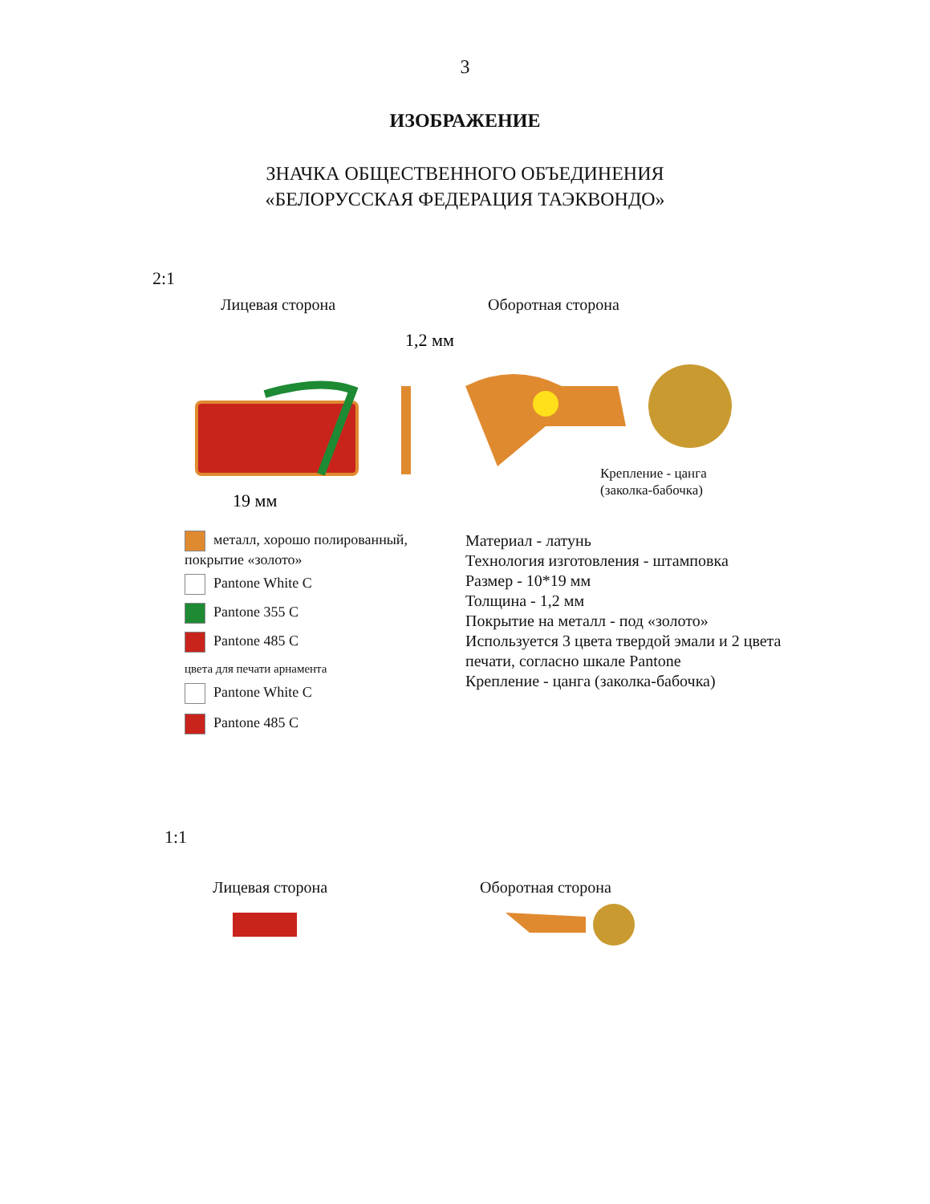3
ИЗОБРАЖЕНИЕ
ЗНАЧКА ОБЩЕСТВЕННОГО ОБЪЕДИНЕНИЯ
«БЕЛОРУССКАЯ ФЕДЕРАЦИЯ ТАЭКВОНДО»
2:1
Лицевая сторона Оборотная сторона
1,2 мм
19 мм
Крепление - цанга
(заколка-бабочка)
металл, хорошо полированный, покрытие «золото»
Pantone White C
Pantone 355 C
Pantone 485 C
цвета для печати арнамента
Pantone White C
Pantone 485 C
Материал - латунь
Технология изготовления - штамповка
Размер - 10*19 мм
Толщина - 1,2 мм
Покрытие на металл - под «золото»
Используется 3 цвета твердой эмали и 2 цвета
печати, согласно шкале Pantone
Крепление - цанга (заколка-бабочка)
1:1
Лицевая сторона Оборотная сторона